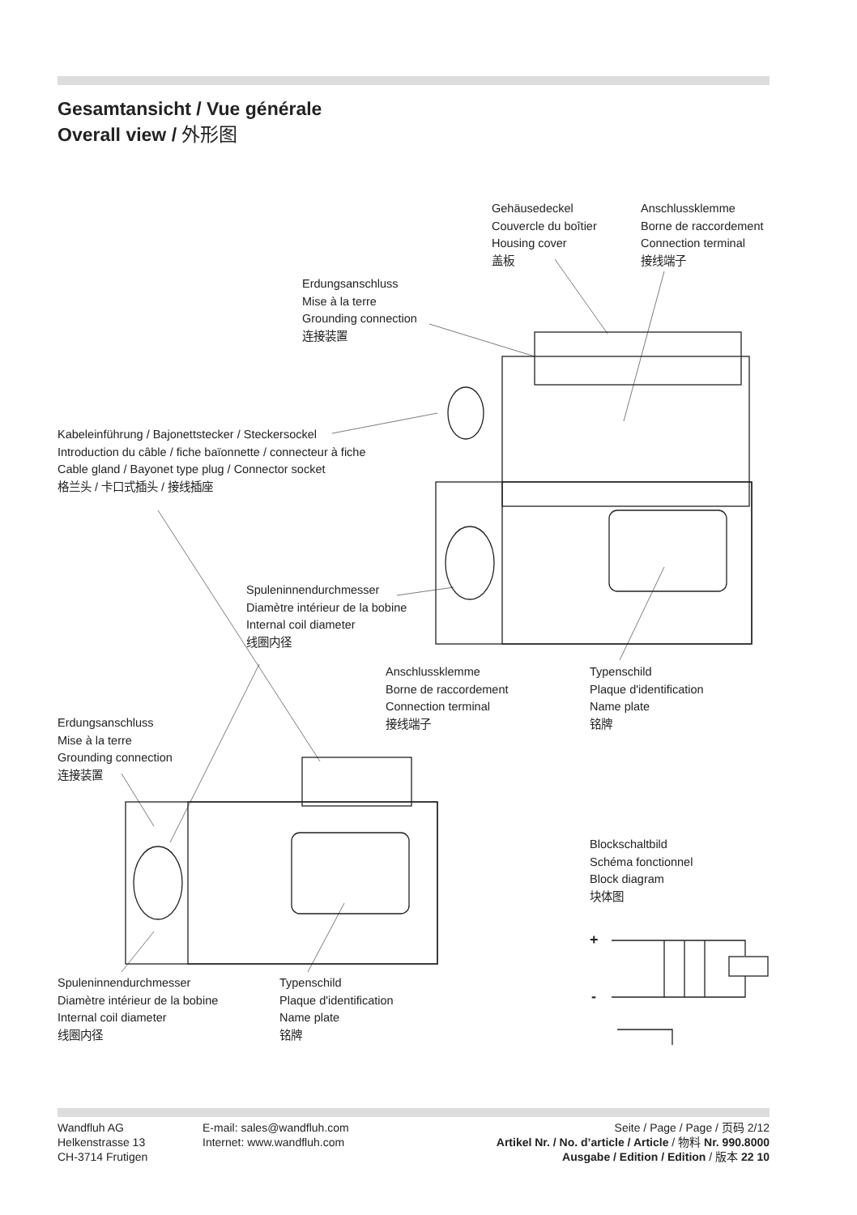Gesamtansicht / Vue générale
Overall view / 外形图
Gehäusedeckel
Couvercle du boîtier
Housing cover
盖板
Anschlussklemme
Borne de raccordement
Connection terminal
接线端子
Erdungsanschluss
Mise à la terre
Grounding connection
连接装置
Kabeleinführung / Bajonettstecker / Steckersockel
Introduction du câble / fiche baïonnette / connecteur à fiche
Cable gland / Bayonet type plug / Connector socket
格兰头 / 卡口式插头 / 接线插座
Spuleninnendurchmesser
Diamètre intérieur de la bobine
Internal coil diameter
线圈内径
Anschlussklemme
Borne de raccordement
Connection terminal
接线端子
Typenschild
Plaque d'identification
Name plate
铭牌
Erdungsanschluss
Mise à la terre
Grounding connection
连接装置
Blockschaltbild
Schéma fonctionnel
Block diagram
块体图
+
-
Spuleninnendurchmesser
Diamètre intérieur de la bobine
Internal coil diameter
线圈内径
Typenschild
Plaque d'identification
Name plate
铭牌
Wandfluh AG
Helkenstrasse 13
CH-3714 Frutigen
E-mail: sales@wandfluh.com
Internet: www.wandfluh.com
Seite / Page / Page / 页码 2/12
Artikel Nr. / No. d’article / Article / 物料 Nr. 990.8000
Ausgabe / Edition / Edition / 版本 22 10